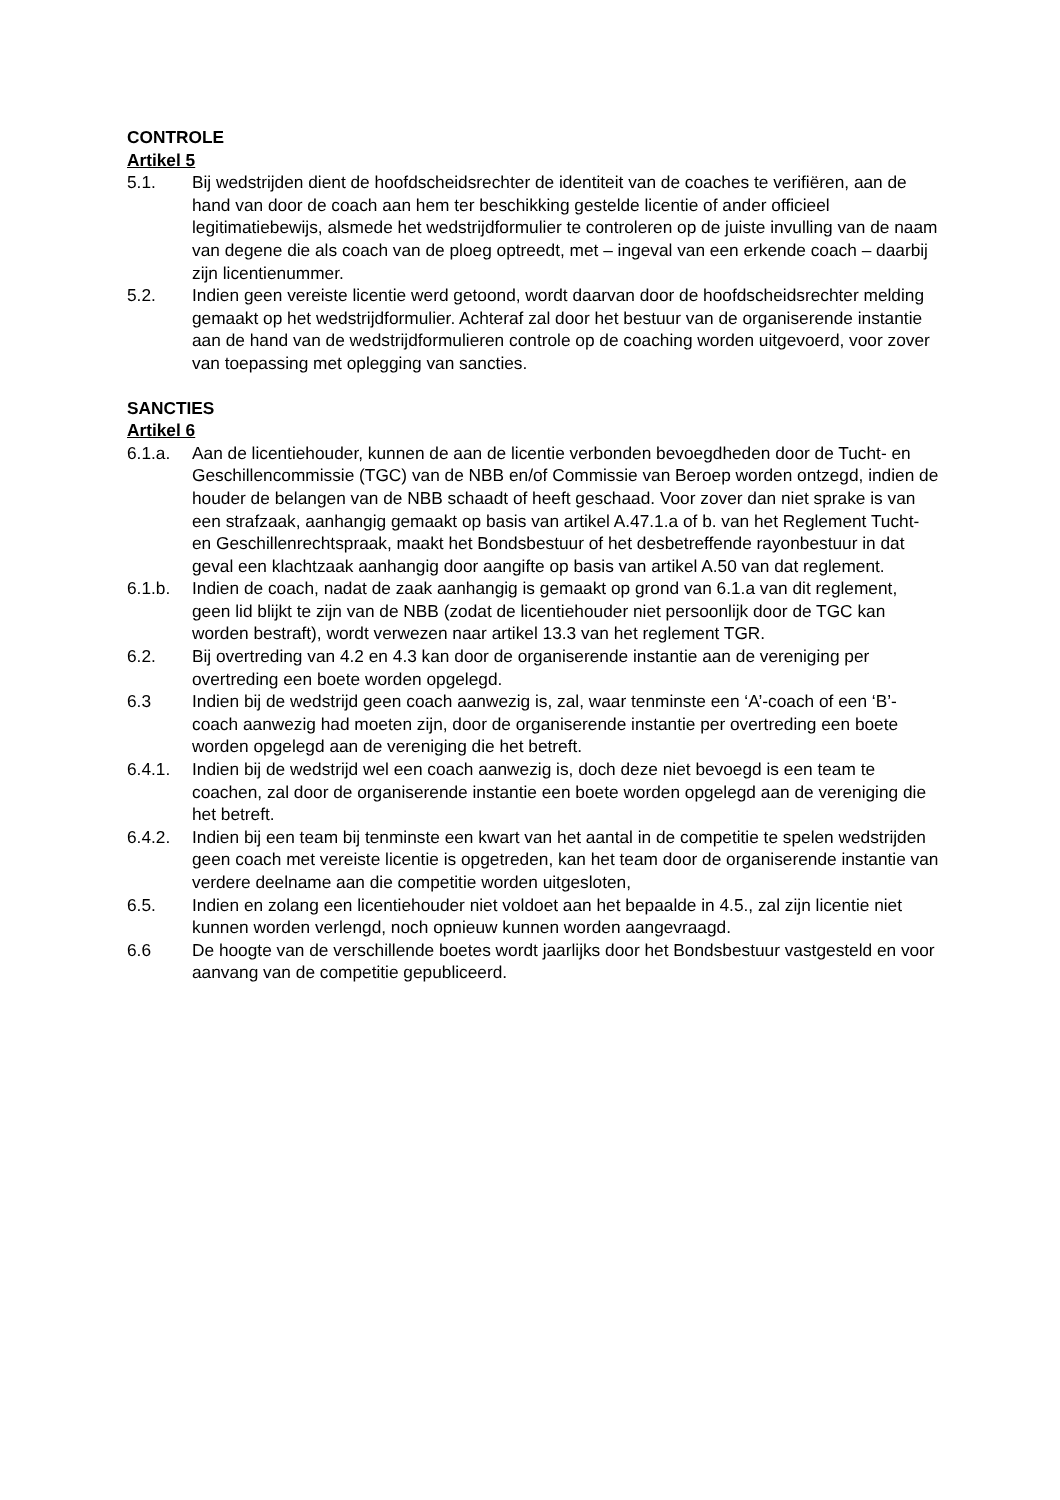CONTROLE
Artikel 5
5.1. Bij wedstrijden dient de hoofdscheidsrechter de identiteit van de coaches te verifiëren, aan de hand van door de coach aan hem ter beschikking gestelde licentie of ander officieel legitimatiebewijs, alsmede het wedstrijdformulier te controleren op de juiste invulling van de naam van degene die als coach van de ploeg optreedt, met – ingeval van een erkende coach – daarbij zijn licentienummer.
5.2. Indien geen vereiste licentie werd getoond, wordt daarvan door de hoofdscheidsrechter melding gemaakt op het wedstrijdformulier. Achteraf zal door het bestuur van de organiserende instantie aan de hand van de wedstrijdformulieren controle op de coaching worden uitgevoerd, voor zover van toepassing met oplegging van sancties.
SANCTIES
Artikel 6
6.1.a. Aan de licentiehouder, kunnen de aan de licentie verbonden bevoegdheden door de Tucht- en Geschillencommissie (TGC) van de NBB en/of Commissie van Beroep worden ontzegd, indien de houder de belangen van de NBB schaadt of heeft geschaad. Voor zover dan niet sprake is van een strafzaak, aanhangig gemaakt op basis van artikel A.47.1.a of b. van het Reglement Tucht- en Geschillenrechtspraak, maakt het Bondsbestuur of het desbetreffende rayonbestuur in dat geval een klachtzaak aanhangig door aangifte op basis van artikel A.50 van dat reglement.
6.1.b. Indien de coach, nadat de zaak aanhangig is gemaakt op grond van 6.1.a van dit reglement, geen lid blijkt te zijn van de NBB (zodat de licentiehouder niet persoonlijk door de TGC kan worden bestraft), wordt verwezen naar artikel 13.3 van het reglement TGR.
6.2. Bij overtreding van 4.2 en 4.3 kan door de organiserende instantie aan de vereniging per overtreding een boete worden opgelegd.
6.3 Indien bij de wedstrijd geen coach aanwezig is, zal, waar tenminste een ‘A’-coach of een ‘B’-coach aanwezig had moeten zijn, door de organiserende instantie per overtreding een boete worden opgelegd aan de vereniging die het betreft.
6.4.1. Indien bij de wedstrijd wel een coach aanwezig is, doch deze niet bevoegd is een team te coachen, zal door de organiserende instantie een boete worden opgelegd aan de vereniging die het betreft.
6.4.2. Indien bij een team bij tenminste een kwart van het aantal in de competitie te spelen wedstrijden geen coach met vereiste licentie is opgetreden, kan het team door de organiserende instantie van verdere deelname aan die competitie worden uitgesloten,
6.5. Indien en zolang een licentiehouder niet voldoet aan het bepaalde in 4.5., zal zijn licentie niet kunnen worden verlengd, noch opnieuw kunnen worden aangevraagd.
6.6 De hoogte van de verschillende boetes wordt jaarlijks door het Bondsbestuur vastgesteld en voor aanvang van de competitie gepubliceerd.